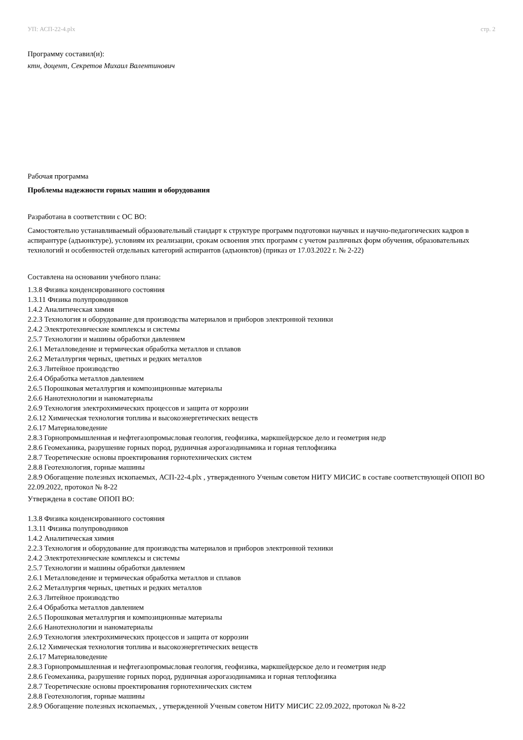УП: АСП-22-4.plx стр. 2
Программу составил(и):
ктн, доцент, Секретов Михаил Валентинович
Рабочая программа
Проблемы надежности горных машин и оборудования
Разработана в соответствии с ОС ВО:
Самостоятельно устанавливаемый образовательный стандарт к структуре программ подготовки научных и научно-педагогических кадров в аспирантуре (адъюнктуре), условиям их реализации, срокам освоения этих программ с учетом различных форм обучения, образовательных технологий и особенностей отдельных категорий аспирантов (адъюнктов) (приказ от 17.03.2022 г. № 2-22)
Составлена на основании учебного плана:
1.3.8 Физика конденсированного состояния
1.3.11 Физика полупроводников
1.4.2 Аналитическая химия
2.2.3 Технология и оборудование для производства материалов и приборов электронной техники
2.4.2 Электротехнические комплексы и системы
2.5.7 Технологии и машины обработки давлением
2.6.1 Металловедение и термическая обработка металлов и сплавов
2.6.2 Металлургия черных, цветных и редких металлов
2.6.3 Литейное производство
2.6.4 Обработка металлов давлением
2.6.5 Порошковая металлургия и композиционные материалы
2.6.6 Нанотехнологии и наноматериалы
2.6.9 Технология электрохимических процессов и защита от коррозии
2.6.12 Химическая технология топлива и высокоэнергетических веществ
2.6.17 Материаловедение
2.8.3 Горнопромышленная и нефтегазопромысловая геология, геофизика, маркшейдерское дело и геометрия недр
2.8.6 Геомеханика, разрушение горных пород, рудничная аэрогазодинамика и горная теплофизика
2.8.7 Теоретические основы проектирования горнотехнических систем
2.8.8 Геотехнология, горные машины
2.8.9 Обогащение полезных ископаемых, АСП-22-4.plx , утвержденного Ученым советом НИТУ МИСИС в составе соответствующей ОПОП ВО 22.09.2022, протокол № 8-22
Утверждена в составе ОПОП ВО:
1.3.8 Физика конденсированного состояния
1.3.11 Физика полупроводников
1.4.2 Аналитическая химия
2.2.3 Технология и оборудование для производства материалов и приборов электронной техники
2.4.2 Электротехнические комплексы и системы
2.5.7 Технологии и машины обработки давлением
2.6.1 Металловедение и термическая обработка металлов и сплавов
2.6.2 Металлургия черных, цветных и редких металлов
2.6.3 Литейное производство
2.6.4 Обработка металлов давлением
2.6.5 Порошковая металлургия и композиционные материалы
2.6.6 Нанотехнологии и наноматериалы
2.6.9 Технология электрохимических процессов и защита от коррозии
2.6.12 Химическая технология топлива и высокоэнергетических веществ
2.6.17 Материаловедение
2.8.3 Горнопромышленная и нефтегазопромысловая геология, геофизика, маркшейдерское дело и геометрия недр
2.8.6 Геомеханика, разрушение горных пород, рудничная аэрогазодинамика и горная теплофизика
2.8.7 Теоретические основы проектирования горнотехнических систем
2.8.8 Геотехнология, горные машины
2.8.9 Обогащение полезных ископаемых, , утвержденной Ученым советом НИТУ МИСИС 22.09.2022, протокол № 8-22